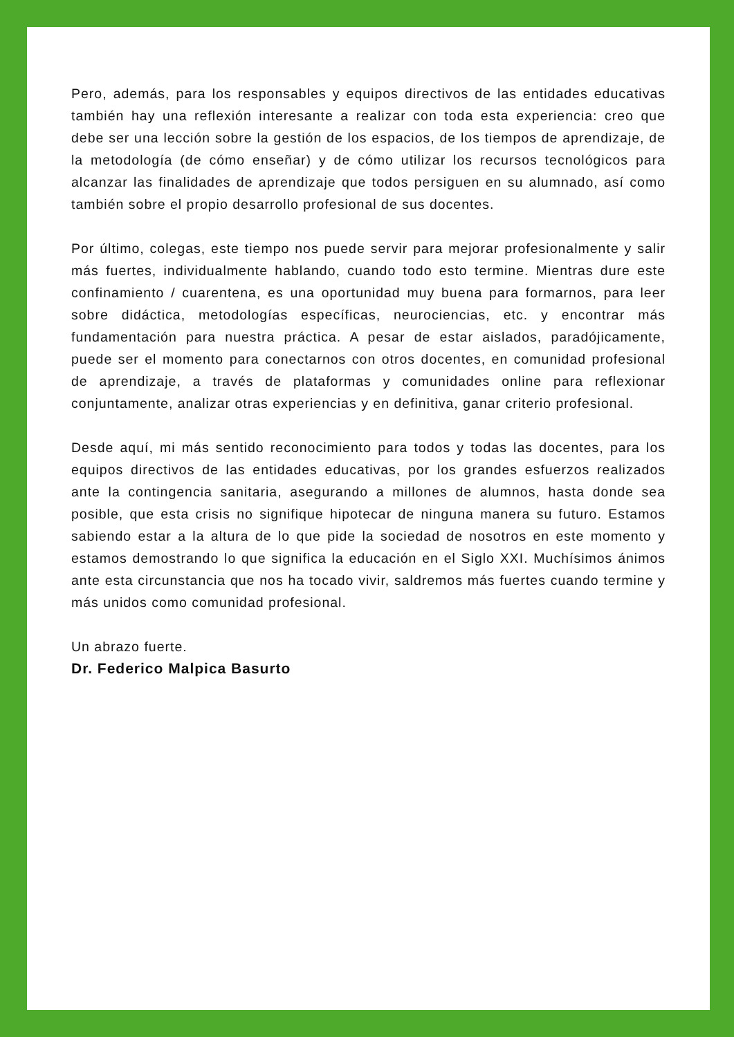Pero, además, para los responsables y equipos directivos de las entidades educativas también hay una reflexión interesante a realizar con toda esta experiencia: creo que debe ser una lección sobre la gestión de los espacios, de los tiempos de aprendizaje, de la metodología (de cómo enseñar) y de cómo utilizar los recursos tecnológicos para alcanzar las finalidades de aprendizaje que todos persiguen en su alumnado, así como también sobre el propio desarrollo profesional de sus docentes.
Por último, colegas, este tiempo nos puede servir para mejorar profesionalmente y salir más fuertes, individualmente hablando, cuando todo esto termine. Mientras dure este confinamiento / cuarentena, es una oportunidad muy buena para formarnos, para leer sobre didáctica, metodologías específicas, neurociencias, etc. y encontrar más fundamentación para nuestra práctica. A pesar de estar aislados, paradójicamente, puede ser el momento para conectarnos con otros docentes, en comunidad profesional de aprendizaje, a través de plataformas y comunidades online para reflexionar conjuntamente, analizar otras experiencias y en definitiva, ganar criterio profesional.
Desde aquí, mi más sentido reconocimiento para todos y todas las docentes, para los equipos directivos de las entidades educativas, por los grandes esfuerzos realizados ante la contingencia sanitaria, asegurando a millones de alumnos, hasta donde sea posible, que esta crisis no signifique hipotecar de ninguna manera su futuro. Estamos sabiendo estar a la altura de lo que pide la sociedad de nosotros en este momento y estamos demostrando lo que significa la educación en el Siglo XXI. Muchísimos ánimos ante esta circunstancia que nos ha tocado vivir, saldremos más fuertes cuando termine y más unidos como comunidad profesional.
Un abrazo fuerte.
Dr. Federico Malpica Basurto